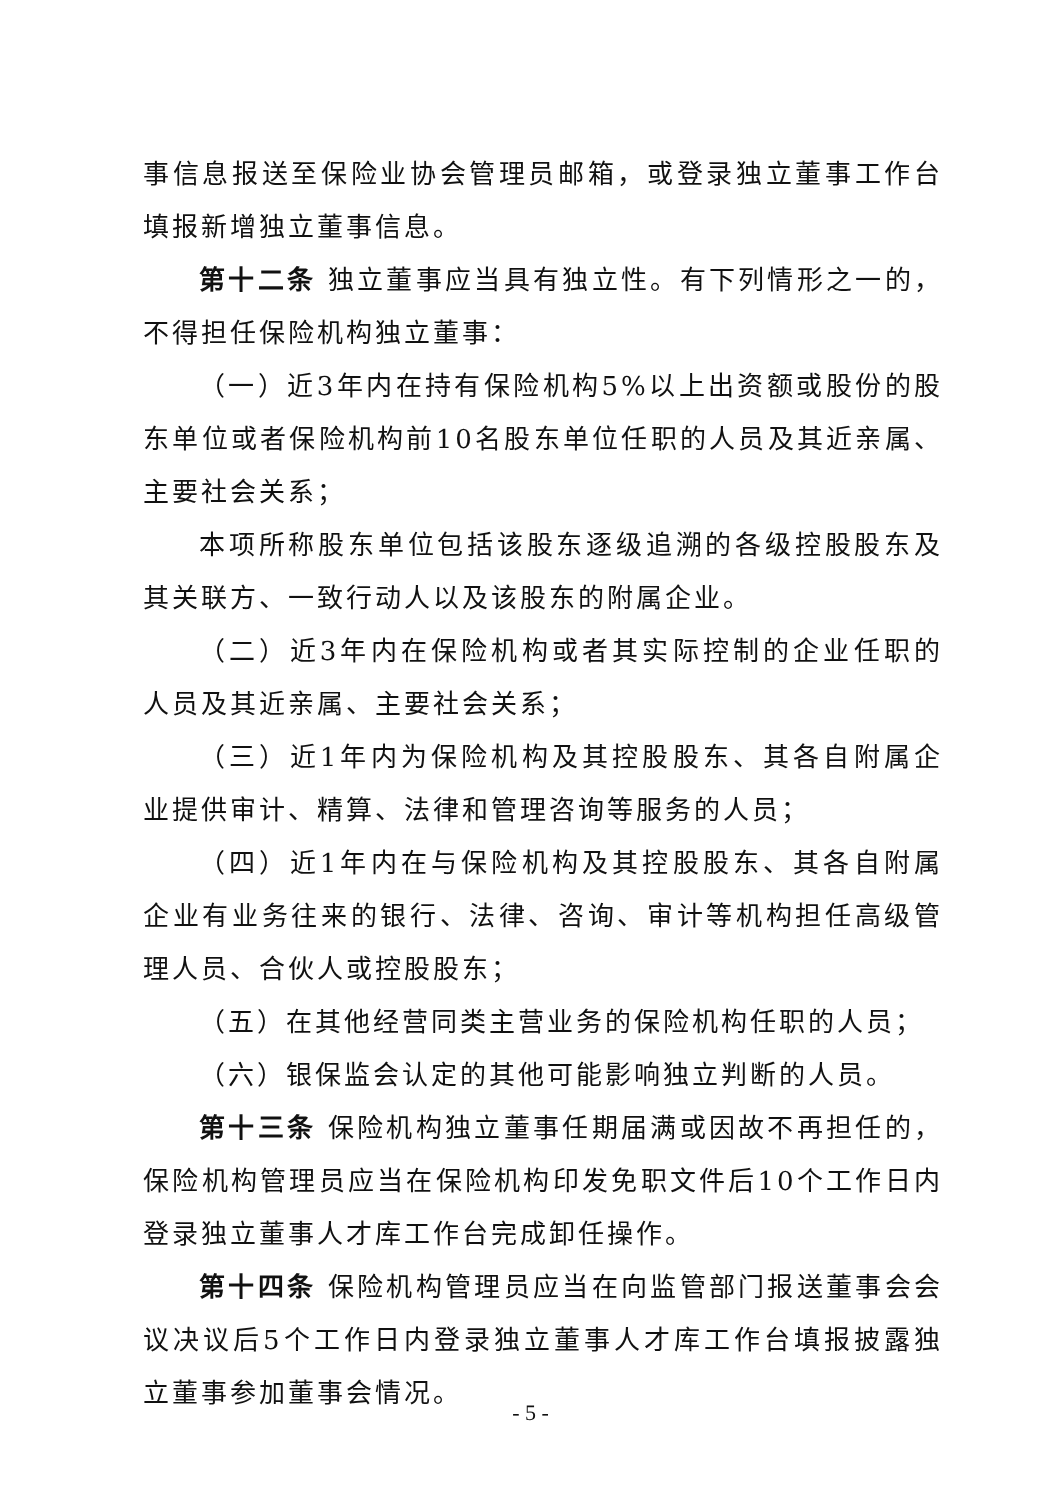事信息报送至保险业协会管理员邮箱，或登录独立董事工作台填报新增独立董事信息。
第十二条 独立董事应当具有独立性。有下列情形之一的，不得担任保险机构独立董事：
（一）近3年内在持有保险机构5%以上出资额或股份的股东单位或者保险机构前10名股东单位任职的人员及其近亲属、主要社会关系；
本项所称股东单位包括该股东逐级追溯的各级控股股东及其关联方、一致行动人以及该股东的附属企业。
（二）近3年内在保险机构或者其实际控制的企业任职的人员及其近亲属、主要社会关系；
（三）近1年内为保险机构及其控股股东、其各自附属企业提供审计、精算、法律和管理咨询等服务的人员；
（四）近1年内在与保险机构及其控股股东、其各自附属企业有业务往来的银行、法律、咨询、审计等机构担任高级管理人员、合伙人或控股股东；
（五）在其他经营同类主营业务的保险机构任职的人员；
（六）银保监会认定的其他可能影响独立判断的人员。
第十三条 保险机构独立董事任期届满或因故不再担任的，保险机构管理员应当在保险机构印发免职文件后10个工作日内登录独立董事人才库工作台完成卸任操作。
第十四条 保险机构管理员应当在向监管部门报送董事会会议决议后5个工作日内登录独立董事人才库工作台填报披露独立董事参加董事会情况。
- 5 -